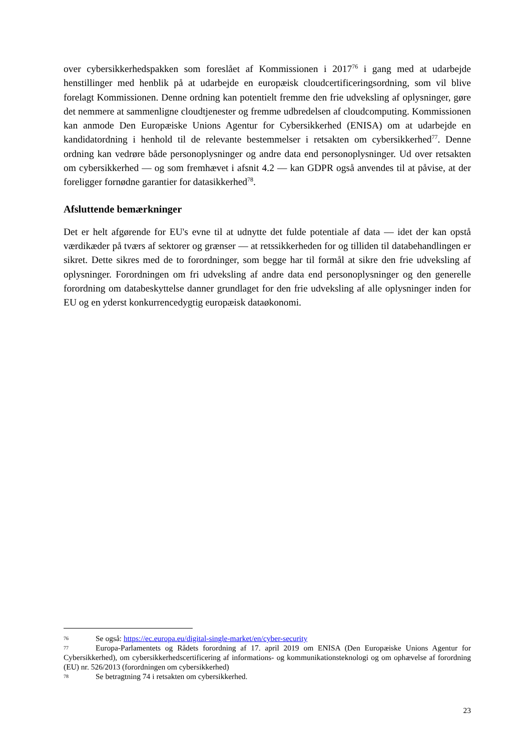over cybersikkerhedspakken som foreslået af Kommissionen i 2017<sup>76</sup> i gang med at udarbejde henstillinger med henblik på at udarbejde en europæisk cloudcertificeringsordning, som vil blive forelagt Kommissionen. Denne ordning kan potentielt fremme den frie udveksling af oplysninger, gøre det nemmere at sammenligne cloudtjenester og fremme udbredelsen af cloudcomputing. Kommissionen kan anmode Den Europæiske Unions Agentur for Cybersikkerhed (ENISA) om at udarbejde en kandidatordning i henhold til de relevante bestemmelser i retsakten om cybersikkerhed<sup>77</sup>. Denne ordning kan vedrøre både personoplysninger og andre data end personoplysninger. Ud over retsakten om cybersikkerhed — og som fremhævet i afsnit 4.2 — kan GDPR også anvendes til at påvise, at der foreligger fornødne garantier for datasikkerhed<sup>78</sup>.
Afsluttende bemærkninger
Det er helt afgørende for EU's evne til at udnytte det fulde potentiale af data — idet der kan opstå værdikæder på tværs af sektorer og grænser — at retssikkerheden for og tilliden til databehandlingen er sikret. Dette sikres med de to forordninger, som begge har til formål at sikre den frie udveksling af oplysninger. Forordningen om fri udveksling af andre data end personoplysninger og den generelle forordning om databeskyttelse danner grundlaget for den frie udveksling af alle oplysninger inden for EU og en yderst konkurrencedygtig europæisk dataøkonomi.
76 Se også: https://ec.europa.eu/digital-single-market/en/cyber-security
77 Europa-Parlamentets og Rådets forordning af 17. april 2019 om ENISA (Den Europæiske Unions Agentur for Cybersikkerhed), om cybersikkerhedscertificering af informations- og kommunikationsteknologi og om ophævelse af forordning (EU) nr. 526/2013 (forordningen om cybersikkerhed)
78 Se betragtning 74 i retsakten om cybersikkerhed.
23